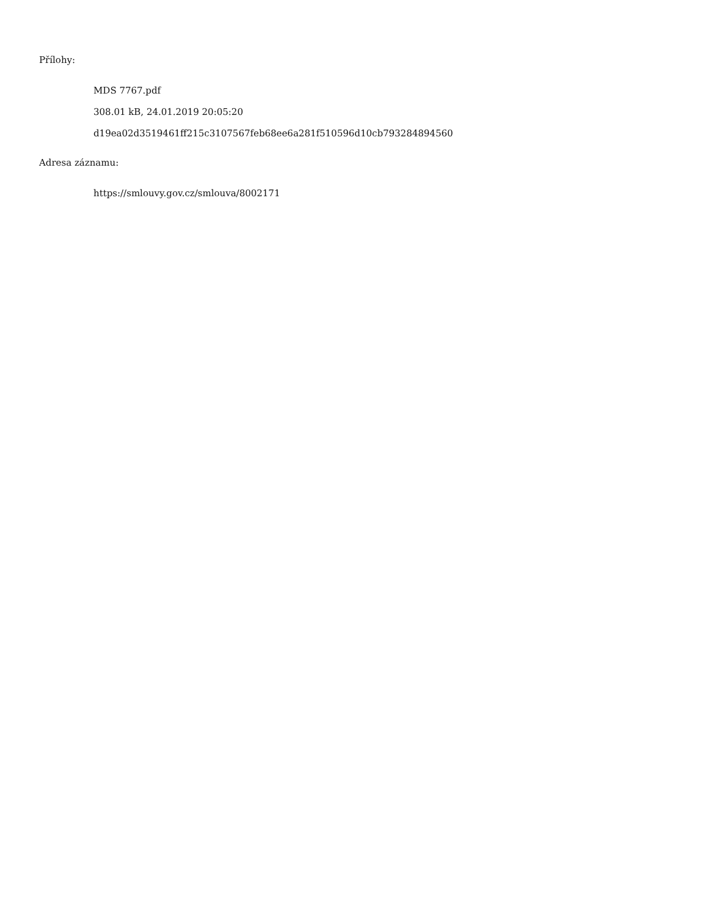Přílohy:
MDS 7767.pdf
308.01 kB, 24.01.2019 20:05:20
d19ea02d3519461ff215c3107567feb68ee6a281f510596d10cb793284894560
Adresa záznamu:
https://smlouvy.gov.cz/smlouva/8002171